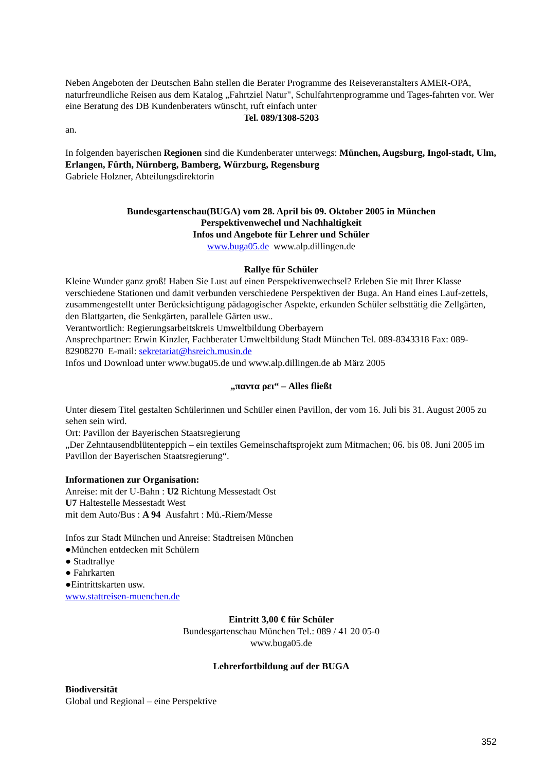Neben Angeboten der Deutschen Bahn stellen die Berater Programme des Reiseveranstalters AMER-OPA, naturfreundliche Reisen aus dem Katalog „Fahrtziel Natur", Schulfahrtenprogramme und Tages-fahrten vor. Wer eine Beratung des DB Kundenberaters wünscht, ruft einfach unter
Tel. 089/1308-5203
an.
In folgenden bayerischen Regionen sind die Kundenberater unterwegs: München, Augsburg, Ingol-stadt, Ulm, Erlangen, Fürth, Nürnberg, Bamberg, Würzburg, Regensburg
Gabriele Holzner, Abteilungsdirektorin
Bundesgartenschau(BUGA) vom 28. April bis 09. Oktober 2005 in München
Perspektivenwechel und Nachhaltigkeit
Infos und Angebote für Lehrer und Schüler
www.buga05.de www.alp.dillingen.de
Rallye für Schüler
Kleine Wunder ganz groß! Haben Sie Lust auf einen Perspektivenwechsel? Erleben Sie mit Ihrer Klasse verschiedene Stationen und damit verbunden verschiedene Perspektiven der Buga. An Hand eines Lauf-zettels, zusammengestellt unter Berücksichtigung pädagogischer Aspekte, erkunden Schüler selbsttätig die Zellgärten, den Blattgarten, die Senkgärten, parallele Gärten usw..
Verantwortlich: Regierungsarbeitskreis Umweltbildung Oberbayern
Ansprechpartner: Erwin Kinzler, Fachberater Umweltbildung Stadt München Tel. 089-8343318 Fax: 089-82908270 E-mail: sekretariat@hsreich.musin.de
Infos und Download unter www.buga05.de und www.alp.dillingen.de ab März 2005
„παντα ρει“ – Alles fließt
Unter diesem Titel gestalten Schülerinnen und Schüler einen Pavillon, der vom 16. Juli bis 31. August 2005 zu sehen sein wird.
Ort: Pavillon der Bayerischen Staatsregierung
„Der Zehntausendblütenteppich – ein textiles Gemeinschaftsprojekt zum Mitmachen; 06. bis 08. Juni 2005 im Pavillon der Bayerischen Staatsregierung“.
Informationen zur Organisation:
Anreise: mit der U-Bahn : U2 Richtung Messestadt Ost
U7 Haltestelle Messestadt West
mit dem Auto/Bus : A 94 Ausfahrt : Mü.-Riem/Messe
Infos zur Stadt München und Anreise: Stadtreisen München
●München entdecken mit Schülern
● Stadtrallye
● Fahrkarten
●Eintrittskarten usw.
www.stattreisen-muenchen.de
Eintritt 3,00 € für Schüler
Bundesgartenschau München Tel.: 089 / 41 20 05-0
www.buga05.de
Lehrerfortbildung auf der BUGA
Biodiversität
Global und Regional – eine Perspektive
352